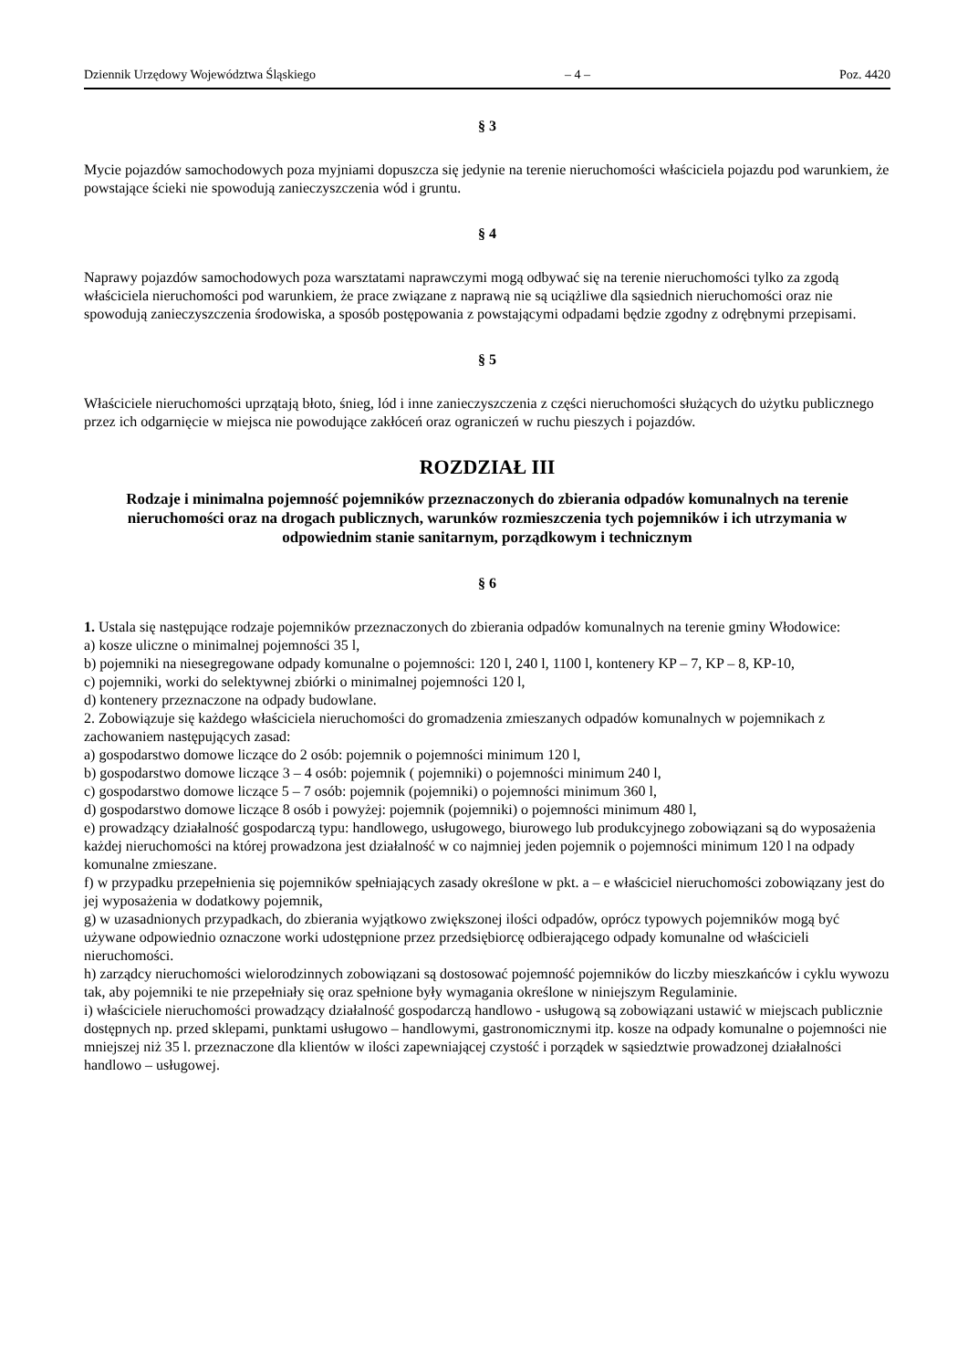Dziennik Urzędowy Województwa Śląskiego – 4 – Poz. 4420
§ 3
Mycie pojazdów samochodowych poza myjniami dopuszcza się jedynie na terenie nieruchomości właściciela pojazdu pod warunkiem, że powstające ścieki nie spowodują zanieczyszczenia wód i gruntu.
§ 4
Naprawy pojazdów samochodowych poza warsztatami naprawczymi mogą odbywać się na terenie nieruchomości tylko za zgodą właściciela nieruchomości pod warunkiem, że prace związane z naprawą nie są uciążliwe dla sąsiednich nieruchomości oraz nie spowodują zanieczyszczenia środowiska, a sposób postępowania z powstającymi odpadami będzie zgodny z odrębnymi przepisami.
§ 5
Właściciele nieruchomości uprzątają błoto, śnieg, lód i inne zanieczyszczenia z części nieruchomości służących do użytku publicznego przez ich odgarnięcie w miejsca nie powodujące zakłóceń oraz ograniczeń w ruchu pieszych i pojazdów.
ROZDZIAŁ III
Rodzaje i minimalna pojemność pojemników przeznaczonych do zbierania odpadów komunalnych na terenie nieruchomości oraz na drogach publicznych, warunków rozmieszczenia tych pojemników i ich utrzymania w odpowiednim stanie sanitarnym, porządkowym i technicznym
§ 6
1. Ustala się następujące rodzaje pojemników przeznaczonych do zbierania odpadów komunalnych na terenie gminy Włodowice:
a) kosze uliczne o minimalnej pojemności 35 l,
b) pojemniki na niesegregowane odpady komunalne o pojemności: 120 l, 240 l, 1100 l, kontenery KP – 7, KP – 8, KP-10,
c) pojemniki, worki do selektywnej zbiórki o minimalnej pojemności 120 l,
d) kontenery przeznaczone na odpady budowlane.
2. Zobowiązuje się każdego właściciela nieruchomości do gromadzenia zmieszanych odpadów komunalnych w pojemnikach z zachowaniem następujących zasad:
a) gospodarstwo domowe liczące do 2 osób: pojemnik o pojemności minimum 120 l,
b) gospodarstwo domowe liczące 3 – 4 osób: pojemnik ( pojemniki) o pojemności minimum 240 l,
c) gospodarstwo domowe liczące 5 – 7 osób: pojemnik (pojemniki) o pojemności minimum 360 l,
d) gospodarstwo domowe liczące 8 osób i powyżej: pojemnik (pojemniki) o pojemności minimum 480 l,
e) prowadzący działalność gospodarczą typu: handlowego, usługowego, biurowego lub produkcyjnego zobowiązani są do wyposażenia każdej nieruchomości na której prowadzona jest działalność w co najmniej jeden pojemnik o pojemności minimum 120 l na odpady komunalne zmieszane.
f) w przypadku przepełnienia się pojemników spełniających zasady określone w pkt. a – e właściciel nieruchomości zobowiązany jest do jej wyposażenia w dodatkowy pojemnik,
g) w uzasadnionych przypadkach, do zbierania wyjątkowo zwiększonej ilości odpadów, oprócz typowych pojemników mogą być używane odpowiednio oznaczone worki udostępnione przez przedsiębiorcę odbierającego odpady komunalne od właścicieli nieruchomości.
h) zarządcy nieruchomości wielorodzinnych zobowiązani są dostosować pojemność pojemników do liczby mieszkańców i cyklu wywozu tak, aby pojemniki te nie przepełniały się oraz spełnione były wymagania określone w niniejszym Regulaminie.
i) właściciele nieruchomości prowadzący działalność gospodarczą handlowo - usługową są zobowiązani ustawić w miejscach publicznie dostępnych np. przed sklepami, punktami usługowo – handlowymi, gastronomicznymi itp. kosze na odpady komunalne o pojemności nie mniejszej niż 35 l. przeznaczone dla klientów w ilości zapewniającej czystość i porządek w sąsiedztwie prowadzonej działalności handlowo – usługowej.